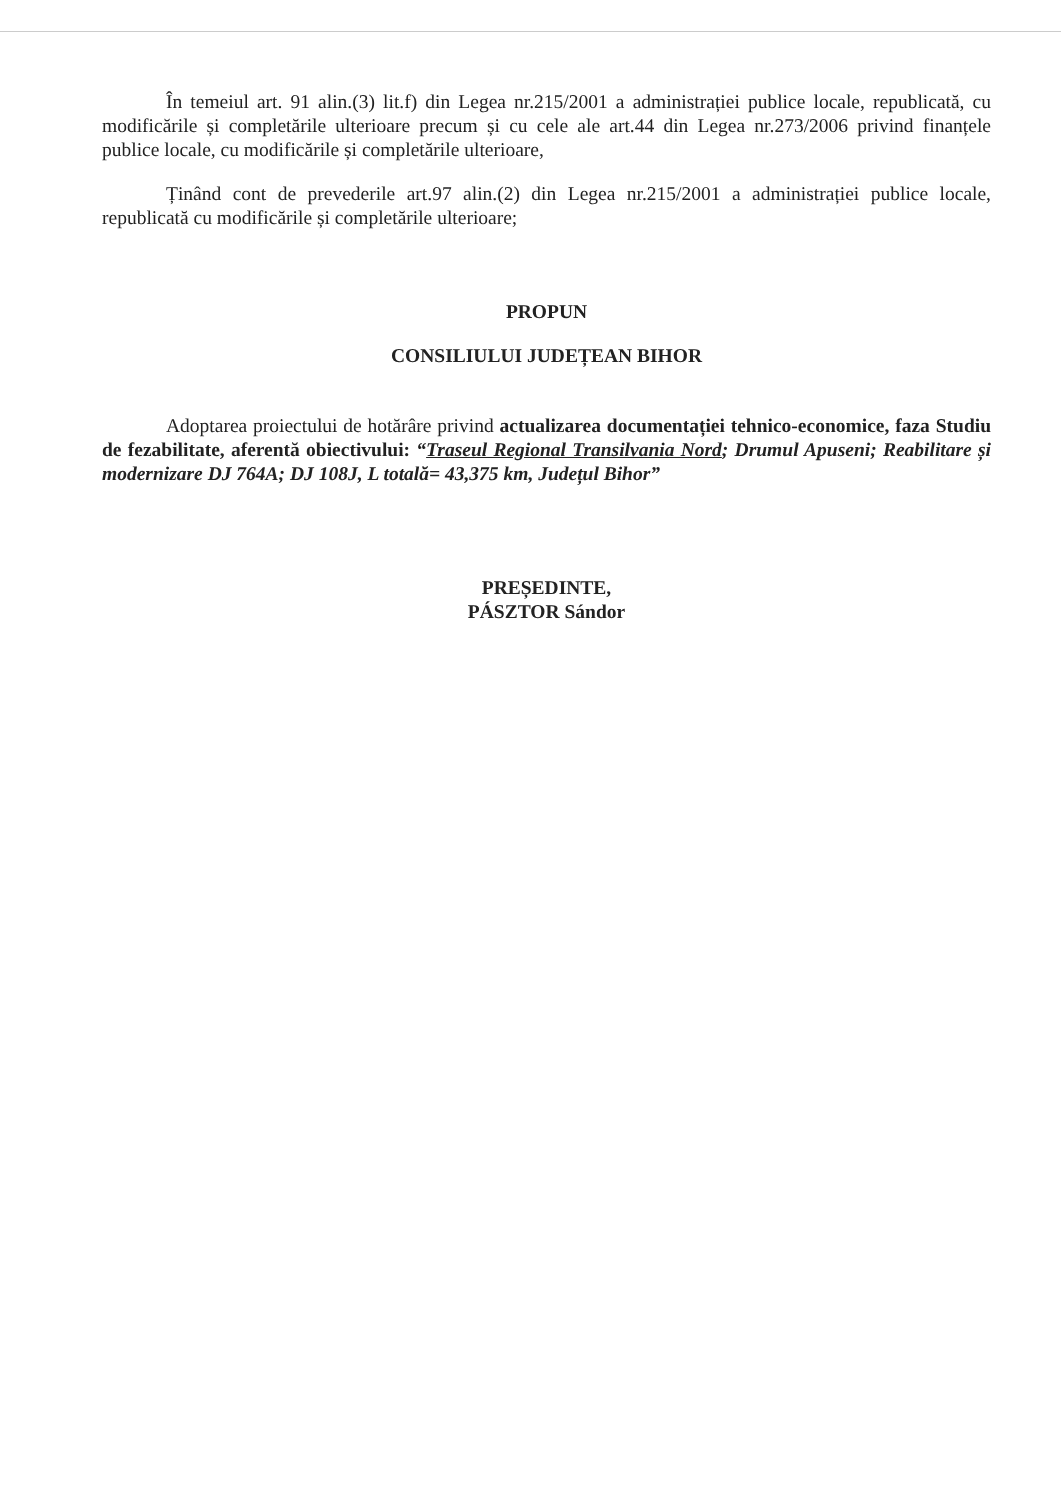În temeiul art. 91 alin.(3) lit.f) din Legea nr.215/2001 a administrației publice locale, republicată, cu modificările și completările ulterioare precum și cu cele ale art.44 din Legea nr.273/2006 privind finanțele publice locale, cu modificările și completările ulterioare,
Ținând cont de prevederile art.97 alin.(2) din Legea nr.215/2001 a administrației publice locale, republicată cu modificările și completările ulterioare;
PROPUN
CONSILIULUI JUDEȚEAN BIHOR
Adoptarea proiectului de hotărâre privind actualizarea documentației tehnico-economice, faza Studiu de fezabilitate, aferentă obiectivului: “Traseul Regional Transilvania Nord; Drumul Apuseni; Reabilitare și modernizare DJ 764A; DJ 108J, L totală= 43,375 km, Județul Bihor”
PREȘEDINTE,
PÁSZTOR Sándor